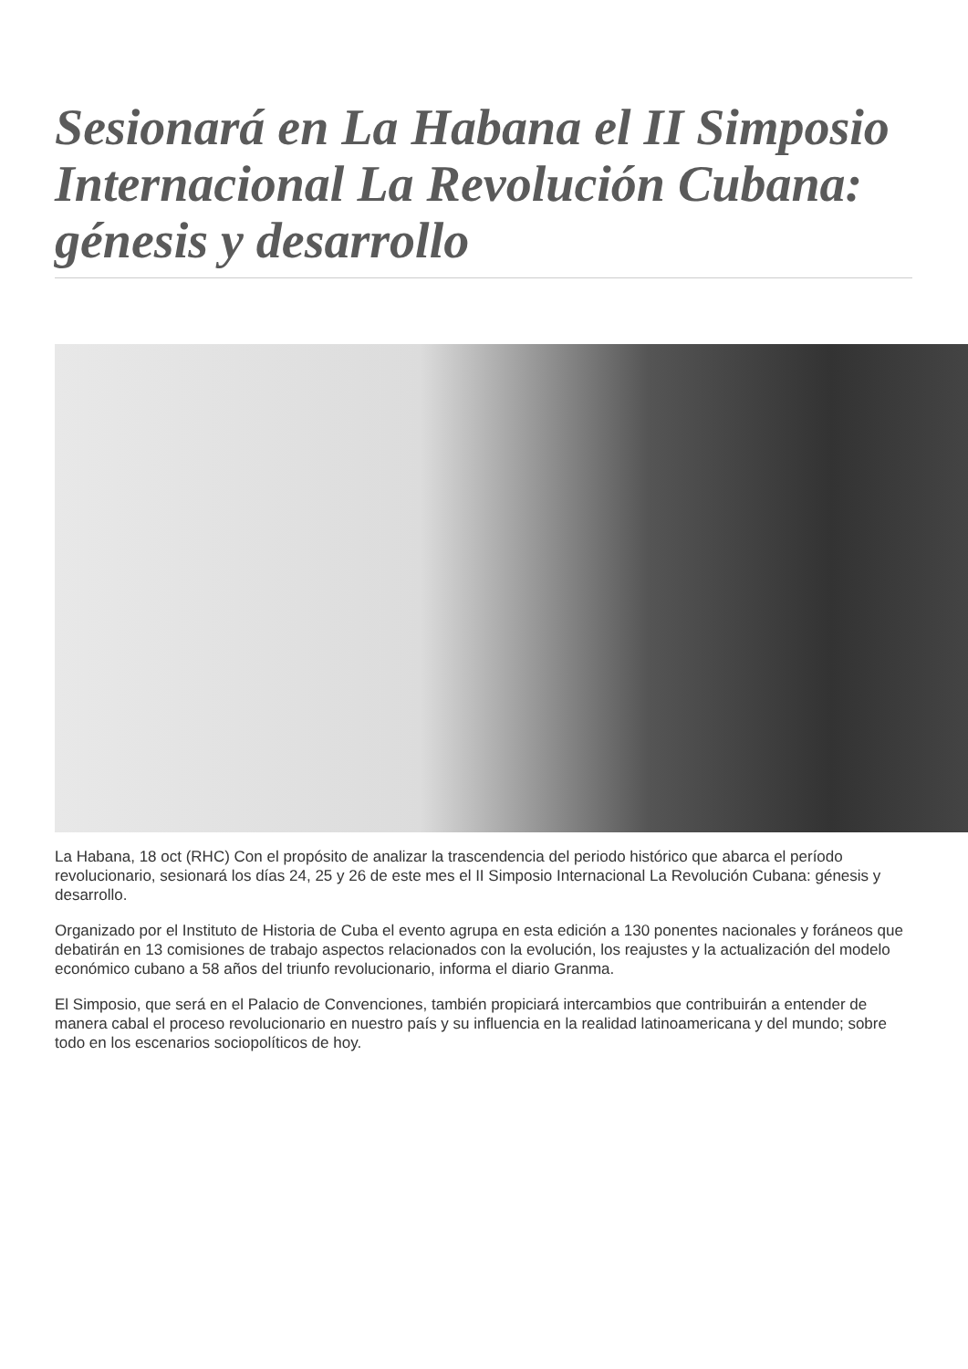Sesionará en La Habana el II Simposio Internacional La Revolución Cubana: génesis y desarrollo
La Habana, 18 oct (RHC) Con el propósito de analizar la trascendencia del periodo histórico que abarca el período revolucionario, sesionará los días 24, 25 y 26 de este mes el II Simposio Internacional La Revolución Cubana: génesis y desarrollo.
Organizado por el Instituto de Historia de Cuba el evento agrupa en esta edición a 130 ponentes nacionales y foráneos que debatirán en 13 comisiones de trabajo aspectos relacionados con la evolución, los reajustes y la actualización del modelo económico cubano a 58 años del triunfo revolucionario, informa el diario Granma.
El Simposio, que será en el Palacio de Convenciones, también propiciará intercambios que contribuirán a entender de manera cabal el proceso revolucionario en nuestro país y su influencia en la realidad latinoamericana y del mundo; sobre todo en los escenarios sociopolíticos de hoy.